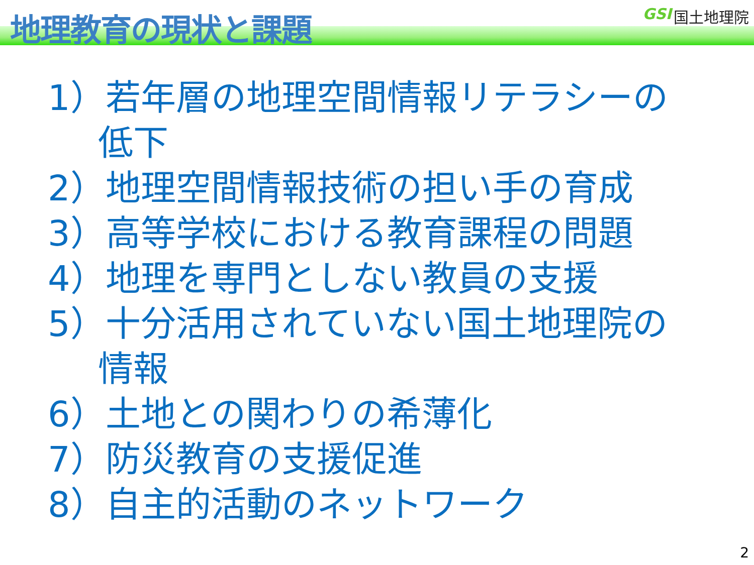地理教育の現状と課題
GSI 国土地理院
1）若年層の地理空間情報リテラシーの
低下
2）地理空間情報技術の担い手の育成
3）高等学校における教育課程の問題
4）地理を専門としない教員の支援
5）十分活用されていない国土地理院の
情報
6）土地との関わりの希薄化
7）防災教育の支援促進
8）自主的活動のネットワーク
2